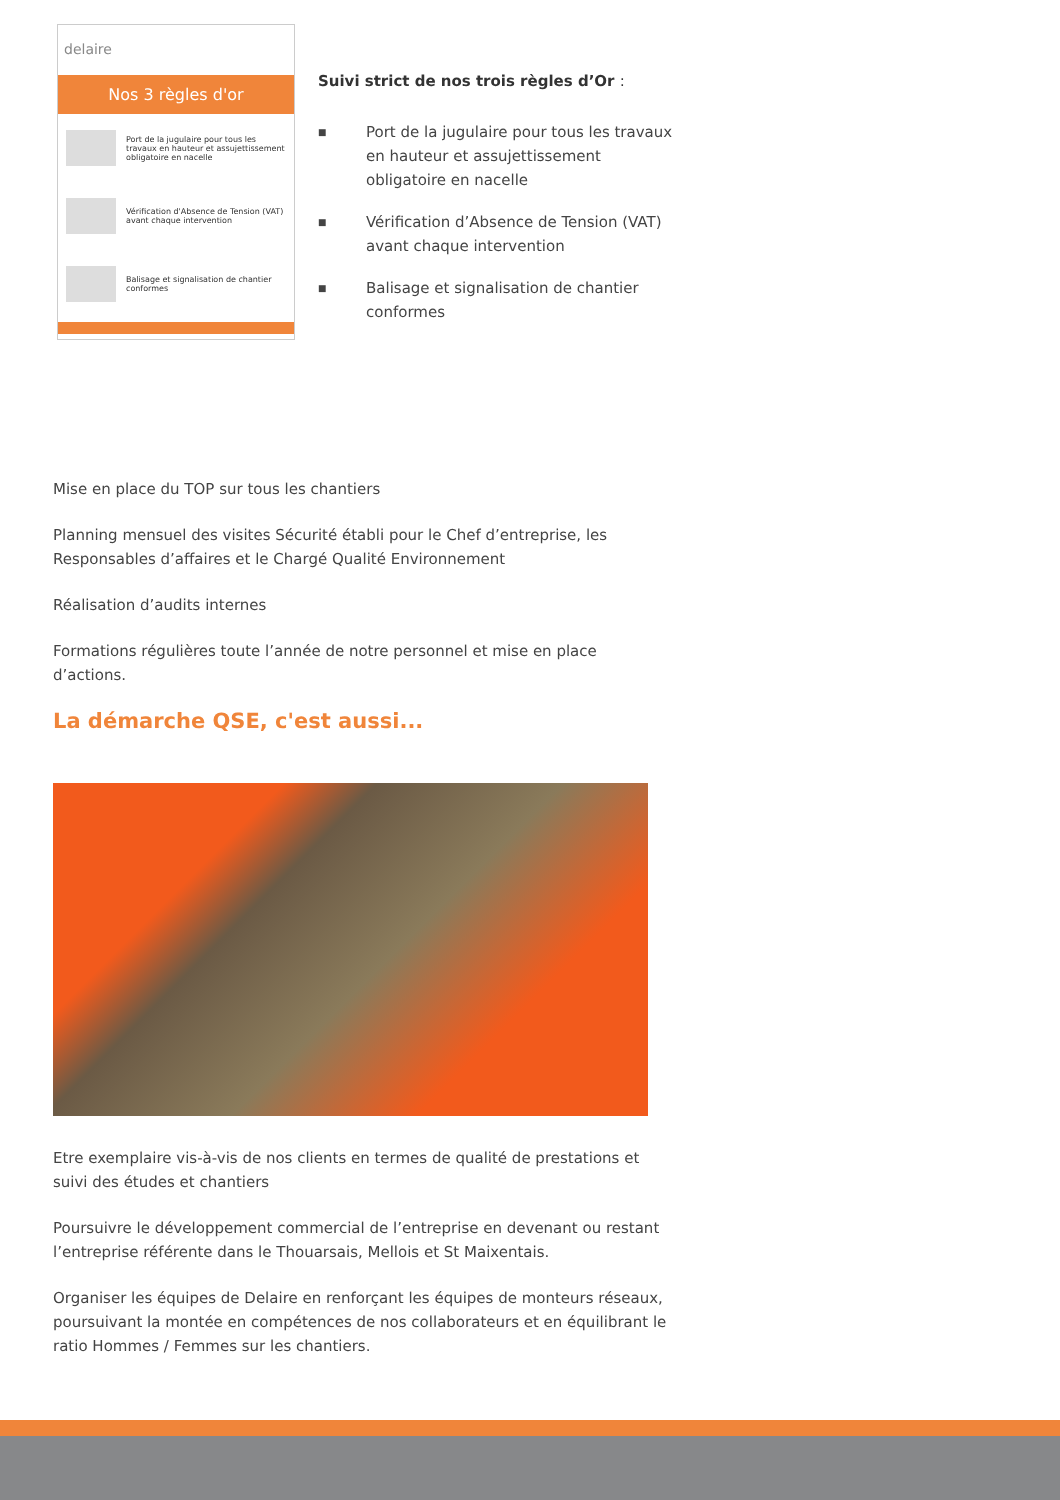delaire
Nos 3 règles d'or
Port de la jugulaire pour tous les travaux en hauteur et assujettissement obligatoire en nacelle
Vérification d'Absence de Tension (VAT) avant chaque intervention
Balisage et signalisation de chantier conformes
Suivi strict de nos trois règles d’Or :
■ Port de la jugulaire pour tous les travaux en hauteur et assujettissement obligatoire en nacelle
■ Vérification d’Absence de Tension (VAT) avant chaque intervention
■ Balisage et signalisation de chantier conformes
Mise en place du TOP sur tous les chantiers
Planning mensuel des visites Sécurité établi pour le Chef d’entreprise, les Responsables d’affaires et le Chargé Qualité Environnement
Réalisation d’audits internes
Formations régulières toute l’année de notre personnel et mise en place d’actions.
La démarche QSE, c'est aussi...
Etre exemplaire vis-à-vis de nos clients en termes de qualité de prestations et suivi des études et chantiers
Poursuivre le développement commercial de l’entreprise en devenant ou restant l’entreprise référente dans le Thouarsais, Mellois et St Maixentais.
Organiser les équipes de Delaire en renforçant les équipes de monteurs réseaux, poursuivant la montée en compétences de nos collaborateurs et en équilibrant le ratio Hommes / Femmes sur les chantiers.